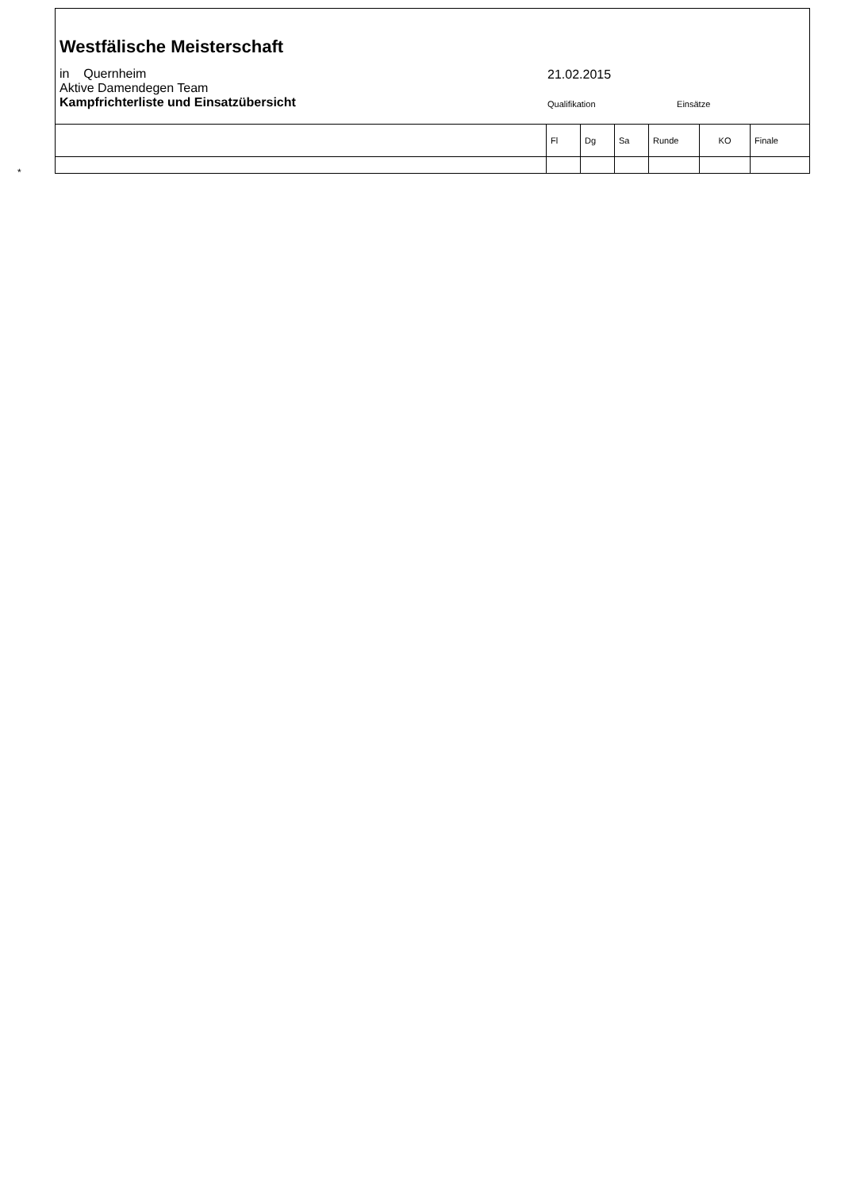| Westfälische Meisterschaft in Quernheim Aktive Damendegen Team Kampfrichterliste und Einsatzübersicht 21.02.2015 Qualifikation Einsätze | | | | | | |
| | Fl | Dg | Sa | Runde | KO | Finale |
*